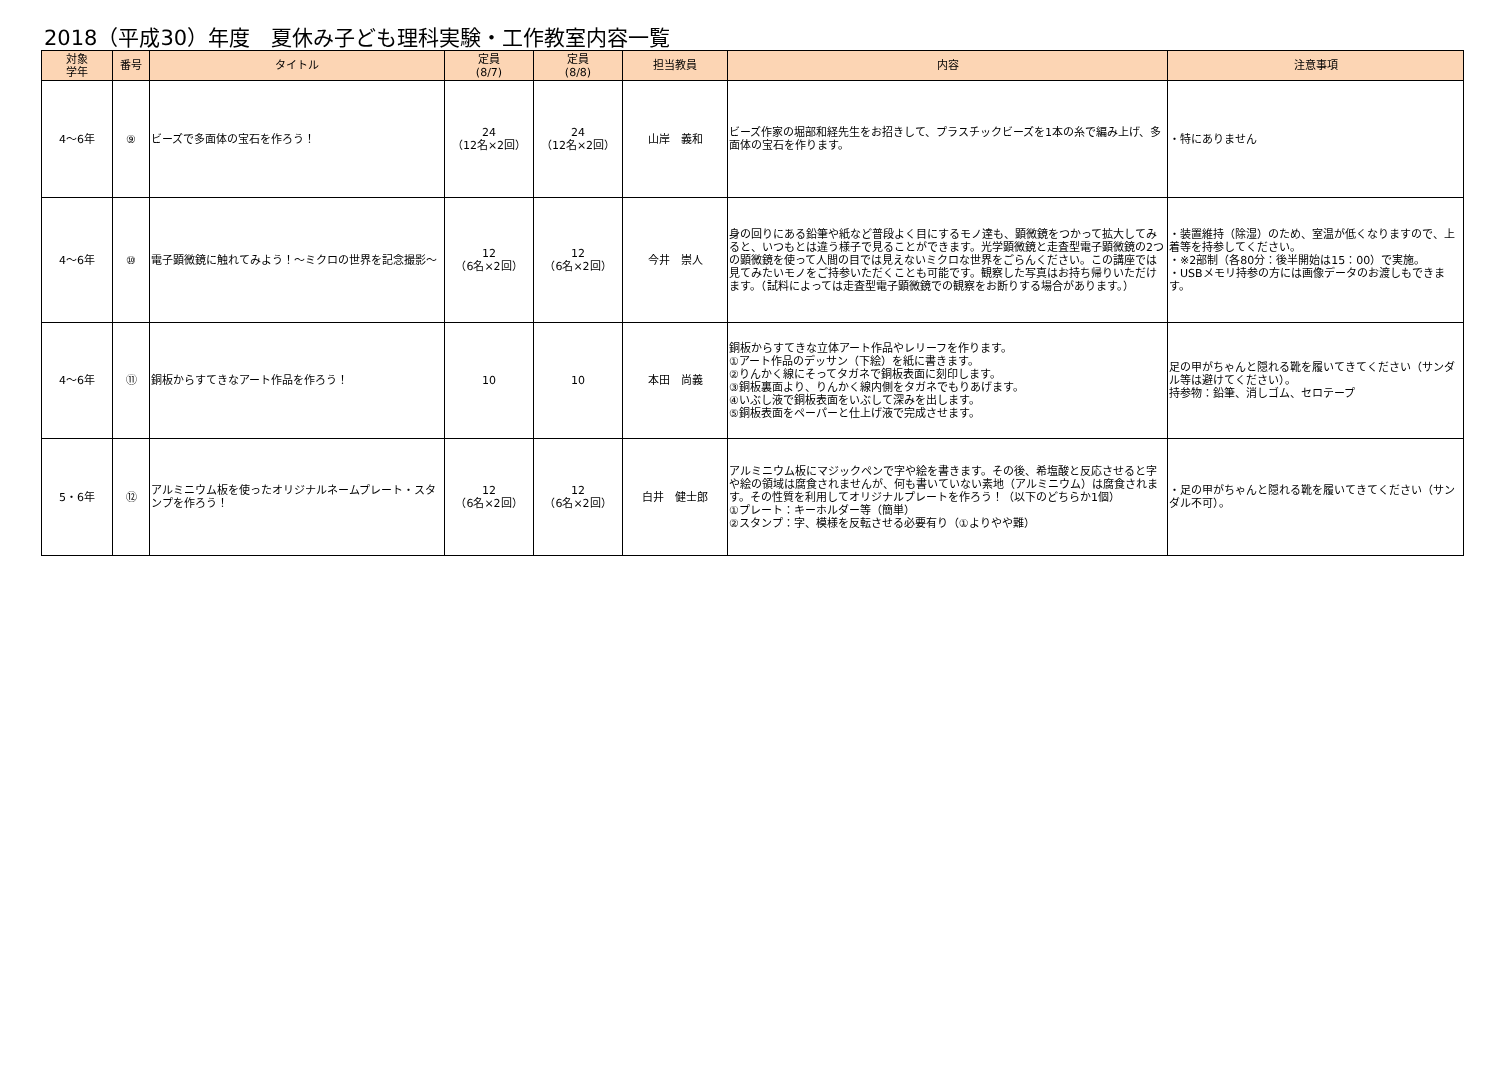2018（平成30）年度　夏休み子ども理科実験・工作教室内容一覧
| 対象 学年 | 番号 | タイトル | 定員 (8/7) | 定員 (8/8) | 担当教員 | 内容 | 注意事項 |
| --- | --- | --- | --- | --- | --- | --- | --- |
| 4～6年 | ⑨ | ビーズで多面体の宝石を作ろう！ | 24 （12名×2回） | 24 （12名×2回） | 山岸 義和 | ビーズ作家の堀部和経先生をお招きして、プラスチックビーズを1本の糸で編み上げ、多面体の宝石を作ります。 | ・特にありません |
| 4～6年 | ⑩ | 電子顕微鏡に触れてみよう！～ミクロの世界を記念撮影～ | 12 （6名×2回） | 12 （6名×2回） | 今井 崇人 | 身の回りにある鉛筆や紙など普段よく目にするモノ達も、顕微鏡をつかって拡大してみると、いつもとは違う様子で見ることができます。光学顕微鏡と走査型電子顕微鏡の2つの顕微鏡を使って人間の目では見えないミクロな世界をごらんください。この講座では見てみたいモノをご持参いただくことも可能です。観察した写真はお持ち帰りいただけます。（試料によっては走査型電子顕微鏡での観察をお断りする場合があります。） | ・装置維持（除湿）のため、室温が低くなりますので、上着等を持参してください。 ・※2部制（各80分：後半開始は15：00）で実施。 ・USBメモリ持参の方には画像データのお渡しもできます。 |
| 4～6年 | ⑪ | 銅板からすてきなアート作品を作ろう！ | 10 | 10 | 本田 尚義 | 銅板からすてきな立体アート作品やレリーフを作ります。 ①アート作品のデッサン（下絵）を紙に書きます。 ②りんかく線にそってタガネで銅板表面に刻印します。 ③銅板裏面より、りんかく線内側をタガネでもりあげます。 ④いぶし液で銅板表面をいぶして深みを出します。 ⑤銅板表面をペーパーと仕上げ液で完成させます。 | 足の甲がちゃんと隠れる靴を履いてきてください（サンダル等は避けてください）。 持参物：鉛筆、消しゴム、セロテープ |
| 5・6年 | ⑫ | アルミニウム板を使ったオリジナルネームプレート・スタンプを作ろう！ | 12 （6名×2回） | 12 （6名×2回） | 白井 健士郎 | アルミニウム板にマジックペンで字や絵を書きます。その後、希塩酸と反応させると字や絵の領域は腐食されませんが、何も書いていない素地（アルミニウム）は腐食されます。その性質を利用してオリジナルプレートを作ろう！（以下のどちらか1個） ①プレート：キーホルダー等（簡単） ②スタンプ：字、模様を反転させる必要有り（①よりやや難） | ・足の甲がちゃんと隠れる靴を履いてきてください（サンダル不可）。 |